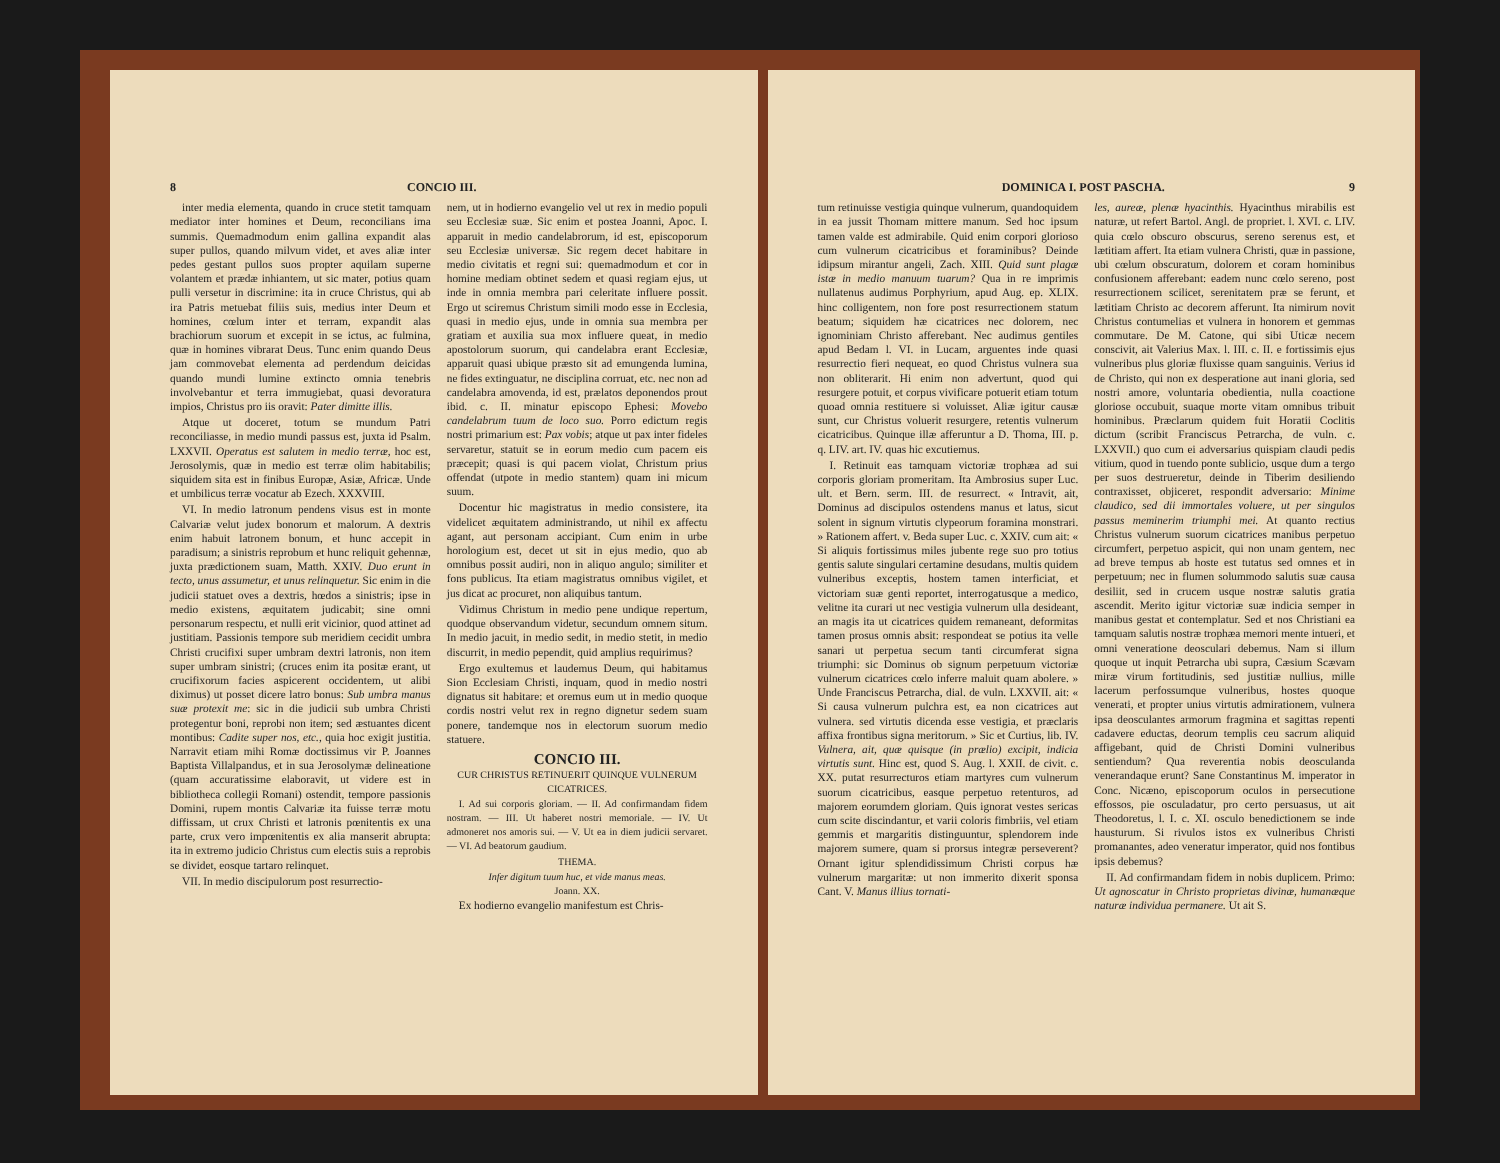8 CONCIO III.
inter media elementa, quando in cruce stetit tamquam mediator inter homines et Deum, reconcilians ima summis. Quemadmodum enim gallina expandit alas super pullos, quando milvum videt, et aves aliæ inter pedes gestant pullos suos propter aquilam superne volantem et prædæ inhiantem, ut sic mater, potius quam pulli versetur in discrimine: ita in cruce Christus, qui ab ira Patris metuebat filiis suis, medius inter Deum et homines, cœlum inter et terram, expandit alas brachiorum suorum et excepit in se ictus, ac fulmina, quæ in homines vibrarat Deus. Tunc enim quando Deus jam commovebat elementa ad perdendum deicidas quando mundi lumine extincto omnia tenebris involvebantur et terra immugiebat, quasi devoratura impios, Christus pro iis oravit: Pater dimitte illis.
Atque ut doceret, totum se mundum Patri reconciliasse, in medio mundi passus est, juxta id Psalm. LXXVII. Operatus est salutem in medio terræ, hoc est, Jerosolymis, quæ in medio est terræ olim habitabilis; siquidem sita est in finibus Europæ, Asiæ, Africæ. Unde et umbilicus terræ vocatur ab Ezech. XXXVIII.
VI. In medio latronum pendens visus est in monte Calvariæ velut judex bonorum et malorum. A dextris enim habuit latronem bonum, et hunc accepit in paradisum; a sinistris reprobum et hunc reliquit gehennæ, juxta prædictionem suam, Matth. XXIV. Duo erunt in tecto, unus assumetur, et unus relinquetur. Sic enim in die judicii statuet oves a dextris, hœdos a sinistris; ipse in medio existens, æquitatem judicabit; sine omni personarum respectu, et nulli erit vicinior, quod attinet ad justitiam. Passionis tempore sub meridiem cecidit umbra Christi crucifixi super umbram dextri latronis, non item super umbram sinistri; (cruces enim ita positæ erant, ut crucifixorum facies aspicerent occidentem, ut alibi diximus) ut posset dicere latro bonus: Sub umbra manus suæ protexit me: sic in die judicii sub umbra Christi protegentur boni, reprobi non item; sed æstuantes dicent montibus: Cadite super nos, etc., quia hoc exigit justitia. Narravit etiam mihi Romæ doctissimus vir P. Joannes Baptista Villalpandus, et in sua Jerosolymæ delineatione (quam accuratissime elaboravit, ut videre est in bibliotheca collegii Romani) ostendit, tempore passionis Domini, rupem montis Calvariæ ita fuisse terræ motu diffissam, ut crux Christi et latronis pœnitentis ex una parte, crux vero impœnitentis ex alia manserit abrupta: ita in extremo judicio Christus cum electis suis a reprobis se dividet, eosque tartaro relinquet.
VII. In medio discipulorum post resurrectio-
nem, ut in hodierno evangelio vel ut rex in medio populi seu Ecclesiæ suæ. Sic enim et postea Joanni, Apoc. I. apparuit in medio candelabrorum, id est, episcoporum seu Ecclesiæ universæ. Sic regem decet habitare in medio civitatis et regni sui: quemadmodum et cor in homine mediam obtinet sedem et quasi regiam ejus, ut inde in omnia membra pari celeritate influere possit. Ergo ut sciremus Christum simili modo esse in Ecclesia, quasi in medio ejus, unde in omnia sua membra per gratiam et auxilia sua mox influere queat, in medio apostolorum suorum, qui candelabra erant Ecclesiæ, apparuit quasi ubique præsto sit ad emungenda lumina, ne fides extinguatur, ne disciplina corruat, etc. nec non ad candelabra amovenda, id est, prælatos deponendos prout ibid. c. II. minatur episcopo Ephesi: Movebo candelabrum tuum de loco suo. Porro edictum regis nostri primarium est: Pax vobis; atque ut pax inter fideles servaretur, statuit se in eorum medio cum pacem eis præcepit; quasi is qui pacem violat, Christum prius offendat (utpote in medio stantem) quam ini micum suum.
Docentur hic magistratus in medio consistere, ita videlicet æquitatem administrando, ut nihil ex affectu agant, aut personam accipiant. Cum enim in urbe horologium est, decet ut sit in ejus medio, quo ab omnibus possit audiri, non in aliquo angulo; similiter et fons publicus. Ita etiam magistratus omnibus vigilet, et jus dicat ac procuret, non aliquibus tantum.
Vidimus Christum in medio pene undique repertum, quodque observandum videtur, secundum omnem situm. In medio jacuit, in medio sedit, in medio stetit, in medio discurrit, in medio pependit, quid amplius requirimus?
Ergo exultemus et laudemus Deum, qui habitamus Sion Ecclesiam Christi, inquam, quod in medio nostri dignatus sit habitare: et oremus eum ut in medio quoque cordis nostri velut rex in regno dignetur sedem suam ponere, tandemque nos in electorum suorum medio statuere.
CONCIO III.
CUR CHRISTUS RETINUERIT QUINQUE VULNERUM CICATRICES.
I. Ad sui corporis gloriam. — II. Ad confirmandam fidem nostram. — III. Ut haberet nostri memoriale. — IV. Ut admoneret nos amoris sui. — V. Ut ea in diem judicii servaret. — VI. Ad beatorum gaudium.
THEMA.
Infer digitum tuum huc, et vide manus meas.
Joann. XX.
Ex hodierno evangelio manifestum est Chris-
DOMINICA I. POST PASCHA. 9
tum retinuisse vestigia quinque vulnerum, quandoquidem in ea jussit Thomam mittere manum. Sed hoc ipsum tamen valde est admirabile. Quid enim corpori glorioso cum vulnerum cicatricibus et foraminibus? Deinde idipsum mirantur angeli, Zach. XIII. Quid sunt plagæ istæ in medio manuum tuarum? Qua in re imprimis nullatenus audimus Porphyrium, apud Aug. ep. XLIX. hinc colligentem, non fore post resurrectionem statum beatum; siquidem hæ cicatrices nec dolorem, nec ignominiam Christo afferebant. Nec audimus gentiles apud Bedam l. VI. in Lucam, arguentes inde quasi resurrectio fieri nequeat, eo quod Christus vulnera sua non obliterarit. Hi enim non advertunt, quod qui resurgere potuit, et corpus vivificare potuerit etiam totum quoad omnia restituere si voluisset. Aliæ igitur causæ sunt, cur Christus voluerit resurgere, retentis vulnerum cicatricibus. Quinque illæ afferuntur a D. Thoma, III. p. q. LIV. art. IV. quas hic excutiemus.
I. Retinuit eas tamquam victoriæ trophæa ad sui corporis gloriam promeritam. Ita Ambrosius super Luc. ult. et Bern. serm. III. de resurrect. « Intravit, ait, Dominus ad discipulos ostendens manus et latus, sicut solent in signum virtutis clypeorum foramina monstrari. » Rationem affert. v. Beda super Luc. c. XXIV. cum ait: « Si aliquis fortissimus miles jubente rege suo pro totius gentis salute singulari certamine desudans, multis quidem vulneribus exceptis, hostem tamen interficiat, et victoriam suæ genti reportet, interrogatusque a medico, velitne ita curari ut nec vestigia vulnerum ulla desideant, an magis ita ut cicatrices quidem remaneant, deformitas tamen prosus omnis absit: respondeat se potius ita velle sanari ut perpetua secum tanti circumferat signa triumphi: sic Dominus ob signum perpetuum victoriæ vulnerum cicatrices cœlo inferre maluit quam abolere. » Unde Franciscus Petrarcha, dial. de vuln. LXXVII. ait: « Si causa vulnerum pulchra est, ea non cicatrices aut vulnera. sed virtutis dicenda esse vestigia, et præclaris affixa frontibus signa meritorum. » Sic et Curtius, lib. IV. Vulnera, ait, quæ quisque (in prælio) excipit, indicia virtutis sunt. Hinc est, quod S. Aug. l. XXII. de civit. c. XX. putat resurrecturos etiam martyres cum vulnerum suorum cicatricibus, easque perpetuo retenturos, ad majorem eorumdem gloriam. Quis ignorat vestes sericas cum scite discindantur, et varii coloris fimbriis, vel etiam gemmis et margaritis distinguuntur, splendorem inde majorem sumere, quam si prorsus integræ perseverent? Ornant igitur splendidissimum Christi corpus hæ vulnerum margaritæ: ut non immerito dixerit sponsa Cant. V. Manus illius tornati-
les, aureæ, plenæ hyacinthis. Hyacinthus mirabilis est naturæ, ut refert Bartol. Angl. de propriet. l. XVI. c. LIV. quia cœlo obscuro obscurus, sereno serenus est, et lætitiam affert. Ita etiam vulnera Christi, quæ in passione, ubi cœlum obscuratum, dolorem et coram hominibus confusionem afferebant: eadem nunc cœlo sereno, post resurrectionem scilicet, serenitatem præ se ferunt, et lætitiam Christo ac decorem afferunt. Ita nimirum novit Christus contumelias et vulnera in honorem et gemmas commutare. De M. Catone, qui sibi Uticæ necem conscivit, ait Valerius Max. l. III. c. II. e fortissimis ejus vulneribus plus gloriæ fluxisse quam sanguinis. Verius id de Christo, qui non ex desperatione aut inani gloria, sed nostri amore, voluntaria obedientia, nulla coactione gloriose occubuit, suaque morte vitam omnibus tribuit hominibus. Præclarum quidem fuit Horatii Coclitis dictum (scribit Franciscus Petrarcha, de vuln. c. LXXVII.) quo cum ei adversarius quispiam claudi pedis vitium, quod in tuendo ponte sublicio, usque dum a tergo per suos destrueretur, deinde in Tiberim desiliendo contraxisset, objiceret, respondit adversario: Minime claudico, sed dii immortales voluere, ut per singulos passus meminerim triumphi mei. At quanto rectius Christus vulnerum suorum cicatrices manibus perpetuo circumfert, perpetuo aspicit, qui non unam gentem, nec ad breve tempus ab hoste est tutatus sed omnes et in perpetuum; nec in flumen solummodo salutis suæ causa desiliit, sed in crucem usque nostræ salutis gratia ascendit. Merito igitur victoriæ suæ indicia semper in manibus gestat et contemplatur. Sed et nos Christiani ea tamquam salutis nostræ trophæa memori mente intueri, et omni veneratione deosculari debemus. Nam si illum quoque ut inquit Petrarcha ubi supra, Cæsium Scævam miræ virum fortitudinis, sed justitiæ nullius, mille lacerum perfossumque vulneribus, hostes quoque venerati, et propter unius virtutis admirationem, vulnera ipsa deosculantes armorum fragmina et sagittas repenti cadavere eductas, deorum templis ceu sacrum aliquid affigebant, quid de Christi Domini vulneribus sentiendum? Qua reverentia nobis deosculanda venerandaque erunt? Sane Constantinus M. imperator in Conc. Nicæno, episcoporum oculos in persecutione effossos, pie osculadatur, pro certo persuasus, ut ait Theodoretus, l. I. c. XI. osculo benedictionem se inde hausturum. Si rivulos istos ex vulneribus Christi promanantes, adeo veneratur imperator, quid nos fontibus ipsis debemus?
II. Ad confirmandam fidem in nobis duplicem. Primo: Ut agnoscatur in Christo proprietas divinæ, humanæque naturæ individua permanere. Ut ait S.